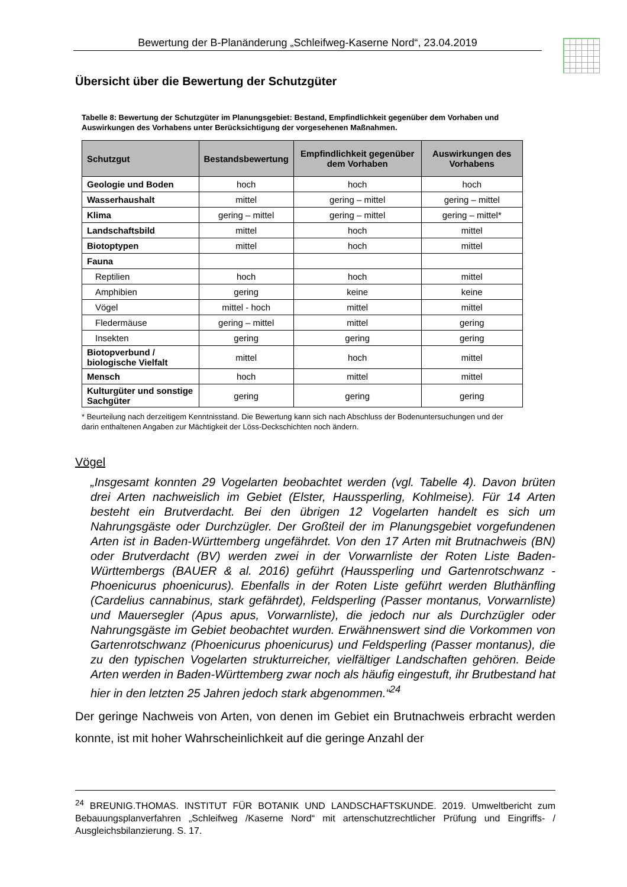Bewertung der B-Planänderung „Schleifweg-Kaserne Nord“, 23.04.2019
Übersicht über die Bewertung der Schutzgüter
Tabelle 8: Bewertung der Schutzgüter im Planungsgebiet: Bestand, Empfindlichkeit gegenüber dem Vorhaben und Auswirkungen des Vorhabens unter Berücksichtigung der vorgesehenen Maßnahmen.
| Schutzgut | Bestandsbewertung | Empfindlichkeit gegenüber dem Vorhaben | Auswirkungen des Vorhabens |
| --- | --- | --- | --- |
| Geologie und Boden | hoch | hoch | hoch |
| Wasserhaushalt | mittel | gering – mittel | gering – mittel |
| Klima | gering – mittel | gering – mittel | gering – mittel* |
| Landschaftsbild | mittel | hoch | mittel |
| Biotoptypen | mittel | hoch | mittel |
| Fauna | | | |
| Reptilien | hoch | hoch | mittel |
| Amphibien | gering | keine | keine |
| Vögel | mittel - hoch | mittel | mittel |
| Fledermäuse | gering – mittel | mittel | gering |
| Insekten | gering | gering | gering |
| Biotopverbund / biologische Vielfalt | mittel | hoch | mittel |
| Mensch | hoch | mittel | mittel |
| Kulturgüter und sonstige Sachgüter | gering | gering | gering |
* Beurteilung nach derzeitigem Kenntnisstand. Die Bewertung kann sich nach Abschluss der Bodenuntersuchungen und der darin enthaltenen Angaben zur Mächtigkeit der Löss-Deckschichten noch ändern.
Vögel
„Insgesamt konnten 29 Vogelarten beobachtet werden (vgl. Tabelle 4). Davon brüten drei Arten nachweislich im Gebiet (Elster, Haussperling, Kohlmeise). Für 14 Arten besteht ein Brutverdacht. Bei den übrigen 12 Vogelarten handelt es sich um Nahrungsgäste oder Durchzügler. Der Großteil der im Planungsgebiet vorgefundenen Arten ist in Baden-Württemberg ungefährdet. Von den 17 Arten mit Brutnachweis (BN) oder Brutverdacht (BV) werden zwei in der Vorwarnliste der Roten Liste Baden-Württembergs (BAUER & al. 2016) geführt (Haussperling und Gartenrotschwanz - Phoenicurus phoenicurus). Ebenfalls in der Roten Liste geführt werden Bluthänfling (Cardelius cannabinus, stark gefährdet), Feldsperling (Passer montanus, Vorwarnliste) und Mauersegler (Apus apus, Vorwarnliste), die jedoch nur als Durchzügler oder Nahrungsgäste im Gebiet beobachtet wurden. Erwähnenswert sind die Vorkommen von Gartenrotschwanz (Phoenicurus phoenicurus) und Feldsperling (Passer montanus), die zu den typischen Vogelarten strukturreicher, vielfältiger Landschaften gehören. Beide Arten werden in Baden-Württemberg zwar noch als häufig eingestuft, ihr Brutbestand hat hier in den letzten 25 Jahren jedoch stark abgenommen.“<sup>24</sup>
Der geringe Nachweis von Arten, von denen im Gebiet ein Brutnachweis erbracht werden konnte, ist mit hoher Wahrscheinlichkeit auf die geringe Anzahl der
<sup>24</sup> BREUNIG.THOMAS. INSTITUT FÜR BOTANIK UND LANDSCHAFTSKUNDE. 2019. Umweltbericht zum Bebauungsplanverfahren „Schleifweg /Kaserne Nord“ mit artenschutzrechtlicher Prüfung und Eingriffs- / Ausgleichsbilanzierung. S. 17.